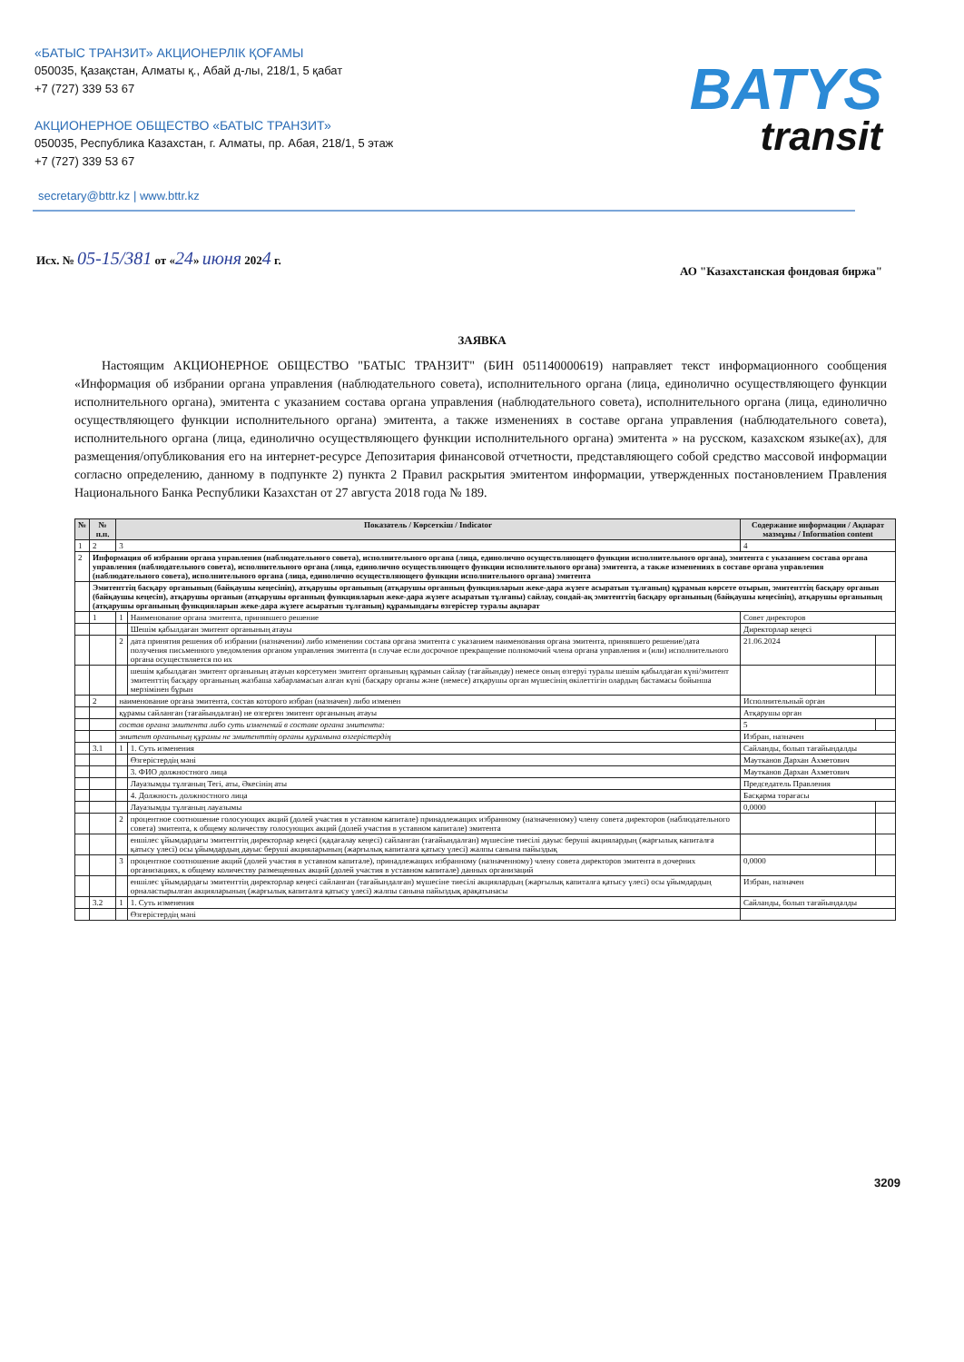«БАТЫС ТРАНЗИТ» АКЦИОНЕРЛІК ҚОҒАМЫ
050035, Қазақстан, Алматы қ., Абай д-лы, 218/1, 5 қабат
+7 (727) 339 53 67
АКЦИОНЕРНОЕ ОБЩЕСТВО «БАТЫС ТРАНЗИТ»
050035, Республика Казахстан, г. Алматы, пр. Абая, 218/1, 5 этаж
+7 (727) 339 53 67
BATYS
transit
secretary@bttr.kz | www.bttr.kz
Исх. № 05-15/381 от «24» июня 2024 г.
АО "Казахстанская фондовая биржа"
ЗАЯВКА
Настоящим АКЦИОНЕРНОЕ ОБЩЕСТВО "БАТЫС ТРАНЗИТ" (БИН 051140000619) направляет текст информационного сообщения «Информация об избрании органа управления (наблюдательного совета), исполнительного органа (лица, единолично осуществляющего функции исполнительного органа), эмитента с указанием состава органа управления (наблюдательного совета), исполнительного органа (лица, единолично осуществляющего функции исполнительного органа) эмитента, а также изменениях в составе органа управления (наблюдательного совета), исполнительного органа (лица, единолично осуществляющего функции исполнительного органа) эмитента » на русском, казахском языке(ах), для размещения/опубликования его на интернет-ресурсе Депозитария финансовой отчетности, представляющего собой средство массовой информации согласно определению, данному в подпункте 2) пункта 2 Правил раскрытия эмитентом информации, утвержденных постановлением Правления Национального Банка Республики Казахстан от 27 августа 2018 года № 189.
| № | № п.п. | Показатель / Көрсеткіш / Indicator | | Содержание информации / Ақпарат мазмұны / Information content | |
| --- | --- | --- | --- | --- | --- |
| 1 | 2 | 3 | | 4 | |
| 2 | Информация об избрании органа управления (наблюдательного совета), исполнительного органа (лица, единолично осуществляющего функции исполнительного органа), эмитента с указанием состава органа управления (наблюдательного совета), исполнительного органа (лица, единолично осуществляющего функции исполнительного органа) эмитента, а также изменениях в составе органа управления (наблюдательного совета), исполнительного органа (лица, единолично осуществляющего функции исполнительного органа) эмитента | | | | |
| | Эмитенттің басқару органының (байқаушы кеңесінің), атқарушы органының (атқарушы органның функцияларын жеке-дара жүзеге асыратын тұлғаның) құрамын көрсете отырып, эмитенттің басқару органын (байқаушы кеңесін), атқарушы органын (атқарушы органның функцияларын жеке-дара жүзеге асыратын тұлғаны) сайлау, сондай-ақ эмитенттің басқару органының (байқаушы кеңесінің), атқарушы органының (атқарушы органының функцияларын жеке-дара жүзеге асыратын тұлғаның) құрамындағы өзгерістер туралы ақпарат | | | | |
| | 1 | 1 | Наименование органа эмитента, принявшего решение | Совет директоров | |
| | | | Шешім қабылдаған эмитент органының атауы | Директорлар кеңесі | |
| | | 2 | дата принятия решения об избрании (назначении) либо изменении состава органа эмитента с указанием наименования органа эмитента, принявшего решение/дата получения письменного уведомления органом управления эмитента (в случае если досрочное прекращение полномочий члена органа управления и (или) исполнительного органа осуществляется по их | 21.06.2024 | |
| | | | шешім қабылдаған эмитент органының атауын көрсетумен эмитент органының құрамын сайлау (тағайындау) немесе оның өзгеруі туралы шешім қабылдаған күні/эмитент эмитенттің басқару органының жазбаша хабарламасын алған күні (басқару органы және (немесе) атқарушы орган мүшесінің өкілеттігін олардың бастамасы бойынша мерзімінен бұрын | | |
| | 2 | наименование органа эмитента, состав которого избран (назначен) либо изменен | | Исполнительный орган | |
| | | құрамы сайланған (тағайындалған) не өзгерген эмитент органының атауы | | Атқарушы орган | |
| | | состав органа эмитента либо суть изменений в составе органа эмитента: | | 5 | |
| | | эмитент органының құрамы не эмитенттің органы құрамына өзгерістердің | | Избран, назначен | |
| | 3.1 | 1 | 1. Суть изменения | Сайланды, болып тағайындалды | |
| | | | Өзгерістердің мәні | Маутканов Дархан Ахметович | |
| | | | 3. ФИО должностного лица | Маутканов Дархан Ахметович | |
| | | | Лауазымды тұлғаның Тегі, аты, Әкесінің аты | Председатель Правления | |
| | | | 4. Должность должностного лица | Басқарма төрағасы | |
| | | | Лауазымды тұлғаның лауазымы | 0,0000 | |
| | | 2 | процентное соотношение голосующих акций (долей участия в уставном капитале) принадлежащих избранному (назначенному) члену совета директоров (наблюдательного совета) эмитента, к общему количеству голосующих акций (долей участия в уставном капитале) эмитента | | |
| | | | еншілес ұйымдардағы эмитенттің директорлар кеңесі (қадағалау кеңесі) сайланған (тағайындалған) мүшесіне тиесілі дауыс беруші акциялардың (жарғылық капиталға қатысу үлесі) осы ұйымдардың дауыс беруші акцияларының (жарғылық капиталға қатысу үлесі) жалпы санына пайыздық | | |
| | | 3 | процентное соотношение акций (долей участия в уставном капитале), принадлежащих избранному (назначенному) члену совета директоров эмитента в дочерних организациях, к общему количеству размещенных акций (долей участия в уставном капитале) данных организаций | 0,0000 | |
| | | | еншілес ұйымдардағы эмитенттің директорлар кеңесі сайланған (тағайындалған) мүшесіне тиесілі акциялардың (жарғылық капиталға қатысу үлесі) осы ұйымдардың орналастырылған акцияларының (жарғылық капиталға қатысу үлесі) жалпы санына пайыздық арақатынасы | Избран, назначен | |
| | 3.2 | 1 | 1. Суть изменения | Сайланды, болып тағайындалды | |
| | | | Өзгерістердің мәні | | |
3209